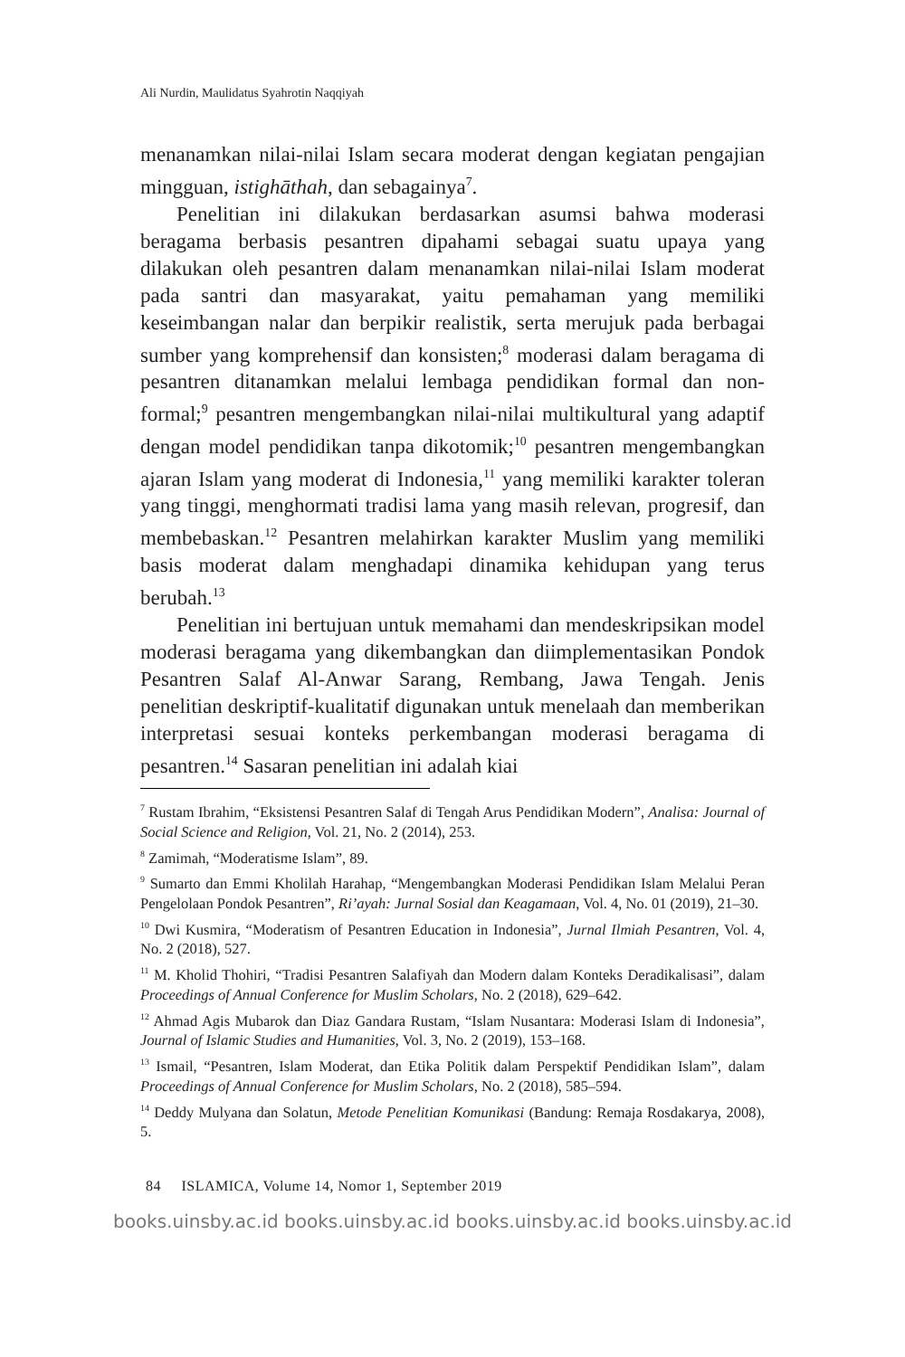Ali Nurdin, Maulidatus Syahrotin Naqqiyah
menanamkan nilai-nilai Islam secara moderat dengan kegiatan pengajian mingguan, istighāthah, dan sebagainya<sup>7</sup>.
Penelitian ini dilakukan berdasarkan asumsi bahwa moderasi beragama berbasis pesantren dipahami sebagai suatu upaya yang dilakukan oleh pesantren dalam menanamkan nilai-nilai Islam moderat pada santri dan masyarakat, yaitu pemahaman yang memiliki keseimbangan nalar dan berpikir realistik, serta merujuk pada berbagai sumber yang komprehensif dan konsisten;<sup>8</sup> moderasi dalam beragama di pesantren ditanamkan melalui lembaga pendidikan formal dan non-formal;<sup>9</sup> pesantren mengembangkan nilai-nilai multikultural yang adaptif dengan model pendidikan tanpa dikotomik;<sup>10</sup> pesantren mengembangkan ajaran Islam yang moderat di Indonesia,<sup>11</sup> yang memiliki karakter toleran yang tinggi, menghormati tradisi lama yang masih relevan, progresif, dan membebaskan.<sup>12</sup> Pesantren melahirkan karakter Muslim yang memiliki basis moderat dalam menghadapi dinamika kehidupan yang terus berubah.<sup>13</sup>
Penelitian ini bertujuan untuk memahami dan mendeskripsikan model moderasi beragama yang dikembangkan dan diimplementasikan Pondok Pesantren Salaf Al-Anwar Sarang, Rembang, Jawa Tengah. Jenis penelitian deskriptif-kualitatif digunakan untuk menelaah dan memberikan interpretasi sesuai konteks perkembangan moderasi beragama di pesantren.<sup>14</sup> Sasaran penelitian ini adalah kiai
<sup>7</sup> Rustam Ibrahim, “Eksistensi Pesantren Salaf di Tengah Arus Pendidikan Modern”, Analisa: Journal of Social Science and Religion, Vol. 21, No. 2 (2014), 253.
<sup>8</sup> Zamimah, “Moderatisme Islam”, 89.
<sup>9</sup> Sumarto dan Emmi Kholilah Harahap, “Mengembangkan Moderasi Pendidikan Islam Melalui Peran Pengelolaan Pondok Pesantren”, Ri’ayah: Jurnal Sosial dan Keagamaan, Vol. 4, No. 01 (2019), 21–30.
<sup>10</sup> Dwi Kusmira, “Moderatism of Pesantren Education in Indonesia”, Jurnal Ilmiah Pesantren, Vol. 4, No. 2 (2018), 527.
<sup>11</sup> M. Kholid Thohiri, “Tradisi Pesantren Salafiyah dan Modern dalam Konteks Deradikalisasi”, dalam Proceedings of Annual Conference for Muslim Scholars, No. 2 (2018), 629–642.
<sup>12</sup> Ahmad Agis Mubarok dan Diaz Gandara Rustam, “Islam Nusantara: Moderasi Islam di Indonesia”, Journal of Islamic Studies and Humanities, Vol. 3, No. 2 (2019), 153–168.
<sup>13</sup> Ismail, “Pesantren, Islam Moderat, dan Etika Politik dalam Perspektif Pendidikan Islam”, dalam Proceedings of Annual Conference for Muslim Scholars, No. 2 (2018), 585–594.
<sup>14</sup> Deddy Mulyana dan Solatun, Metode Penelitian Komunikasi (Bandung: Remaja Rosdakarya, 2008), 5.
84 ISLAMICA, Volume 14, Nomor 1, September 2019
books.uinsby.ac.id books.uinsby.ac.id books.uinsby.ac.id books.uinsby.ac.id